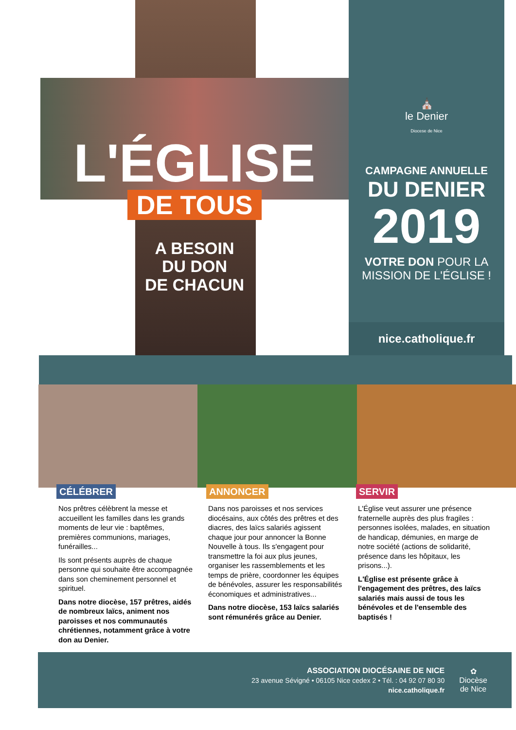L'ÉGLISE
DE TOUS
A BESOIN
DU DON
DE CHACUN
⛪
le Denier
Diocese de Nice
CAMPAGNE ANNUELLE
DU DENIER
2019
VOTRE DON POUR LA
MISSION DE L'ÉGLISE !
nice.catholique.fr
CÉLÉBRER
Nos prêtres célèbrent la messe et accueillent les familles dans les grands moments de leur vie : baptêmes, premières communions, mariages, funérailles...
Ils sont présents auprès de chaque personne qui souhaite être accompagnée dans son cheminement personnel et spirituel.
Dans notre diocèse, 157 prêtres, aidés de nombreux laïcs, animent nos paroisses et nos communautés chrétiennes, notamment grâce à votre don au Denier.
ANNONCER
Dans nos paroisses et nos services diocésains, aux côtés des prêtres et des diacres, des laïcs salariés agissent chaque jour pour annoncer la Bonne Nouvelle à tous. Ils s'engagent pour transmettre la foi aux plus jeunes, organiser les rassemblements et les temps de prière, coordonner les équipes de bénévoles, assurer les responsabilités économiques et administratives...
Dans notre diocèse, 153 laïcs salariés sont rémunérés grâce au Denier.
SERVIR
L'Église veut assurer une présence fraternelle auprès des plus fragiles : personnes isolées, malades, en situation de handicap, démunies, en marge de notre société (actions de solidarité, présence dans les hôpitaux, les prisons...).
L'Église est présente grâce à l'engagement des prêtres, des laïcs salariés mais aussi de tous les bénévoles et de l'ensemble des baptisés !
ASSOCIATION DIOCÉSAINE DE NICE
23 avenue Sévigné • 06105 Nice cedex 2 • Tél. : 04 92 07 80 30
nice.catholique.fr
✿
Diocèse
de Nice